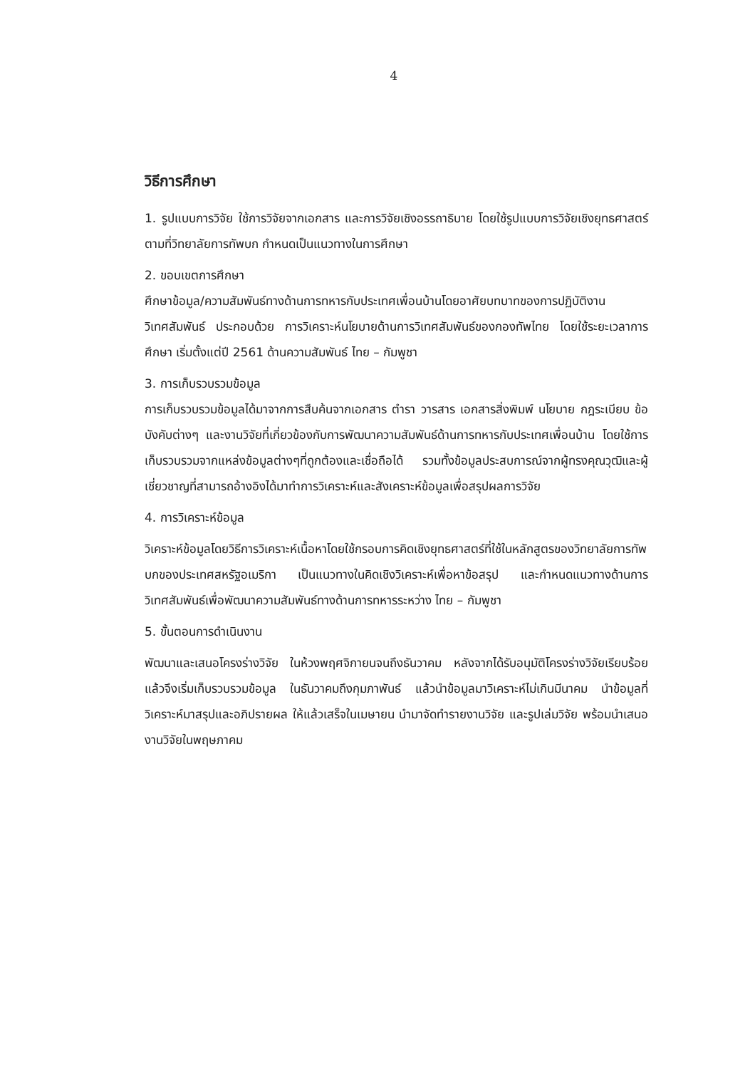4
วิธีการศึกษา
1. รูปแบบการวิจัย ใช้การวิจัยจากเอกสาร และการวิจัยเชิงอรรถาธิบาย โดยใช้รูปแบบการวิจัยเชิงยุทธศาสตร์ ตามที่วิทยาลัยการทัพบก กำหนดเป็นแนวทางในการศึกษา
2. ขอบเขตการศึกษา
ศึกษาข้อมูล/ความสัมพันธ์ทางด้านการทหารกับประเทศเพื่อนบ้านโดยอาศัยบทบาทของการปฏิบัติงานวิเทศสัมพันธ์ ประกอบด้วย การวิเคราะห์นโยบายด้านการวิเทศสัมพันธ์ของกองทัพไทย โดยใช้ระยะเวลาการศึกษา เริ่มตั้งแต่ปี 2561 ด้านความสัมพันธ์ ไทย – กัมพูชา
3. การเก็บรวบรวมข้อมูล
การเก็บรวบรวมข้อมูลได้มาจากการสืบค้นจากเอกสาร ตำรา วารสาร เอกสารสิ่งพิมพ์ นโยบาย กฎระเบียบ ข้อบังคับต่างๆ และงานวิจัยที่เกี่ยวข้องกับการพัฒนาความสัมพันธ์ด้านการทหารกับประเทศเพื่อนบ้าน โดยใช้การเก็บรวบรวมจากแหล่งข้อมูลต่างๆที่ถูกต้องและเชื่อถือได้ รวมทั้งข้อมูลประสบการณ์จากผู้ทรงคุณวุฒิและผู้เชี่ยวชาญที่สามารถอ้างอิงได้มาทำการวิเคราะห์และสังเคราะห์ข้อมูลเพื่อสรุปผลการวิจัย
4. การวิเคราะห์ข้อมูล
วิเคราะห์ข้อมูลโดยวิธีการวิเคราะห์เนื้อหาโดยใช้กรอบการคิดเชิงยุทธศาสตร์ที่ใช้ในหลักสูตรของวิทยาลัยการทัพบกของประเทศสหรัฐอเมริกา เป็นแนวทางในคิดเชิงวิเคราะห์เพื่อหาข้อสรุป และกำหนดแนวทางด้านการวิเทศสัมพันธ์เพื่อพัฒนาความสัมพันธ์ทางด้านการทหารระหว่าง ไทย – กัมพูชา
5. ขั้นตอนการดำเนินงาน
พัฒนาและเสนอโครงร่างวิจัย ในห้วงพฤศจิกายนจนถึงธันวาคม หลังจากได้รับอนุมัติโครงร่างวิจัยเรียบร้อยแล้วจึงเริ่มเก็บรวบรวมข้อมูล ในธันวาคมถึงกุมภาพันธ์ แล้วนำข้อมูลมาวิเคราะห์ไม่เกินมีนาคม นำข้อมูลที่วิเคราะห์มาสรุปและอภิปรายผล ให้แล้วเสร็จในเมษายน นำมาจัดทำรายงานวิจัย และรูปเล่มวิจัย พร้อมนำเสนองานวิจัยในพฤษภาคม